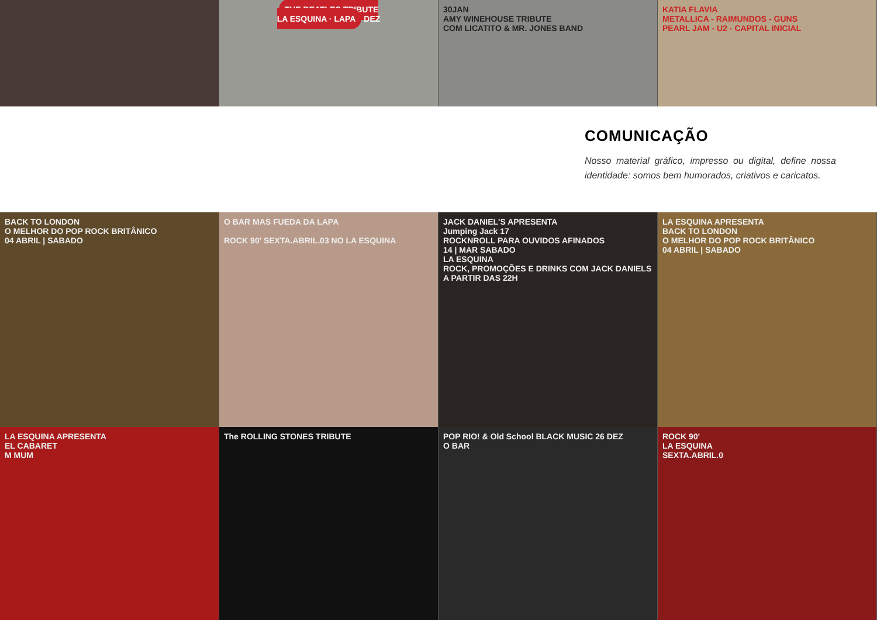THE BEATLES TRIBUTE
LA ESQUINA · LAPA DEZ
30JAN
AMY WINEHOUSE TRIBUTE
COM LICATITO & MR. JONES BAND
KATIA FLAVIA
METALLICA - RAIMUNDOS - GUNS
PEARL JAM - U2 - CAPITAL INICIAL
COMUNICAÇÃO
Nosso material gráfico, impresso ou digital, define nossa identidade: somos bem humorados, criativos e caricatos.
BACK TO LONDON
O MELHOR DO POP ROCK BRITÂNICO
04 ABRIL | SABADO
O BAR MAS FUEDA DA LAPA
ROCK 90' SEXTA.ABRIL.03 NO LA ESQUINA
JACK DANIEL'S APRESENTA
Jumping Jack 17
ROCKNROLL PARA OUVIDOS AFINADOS
14 | MAR SABADO
LA ESQUINA
ROCK, PROMOÇÕES E DRINKS COM JACK DANIELS A PARTIR DAS 22H
LA ESQUINA APRESENTA
BACK TO LONDON
O MELHOR DO POP ROCK BRITÂNICO
04 ABRIL | SABADO
LA ESQUINA APRESENTA
EL CABARET
M MUM
The ROLLING STONES TRIBUTE POP RIO! & Old School BLACK MUSIC 26 DEZ
O BAR
ROCK 90'
LA ESQUINA
SEXTA.ABRIL.0